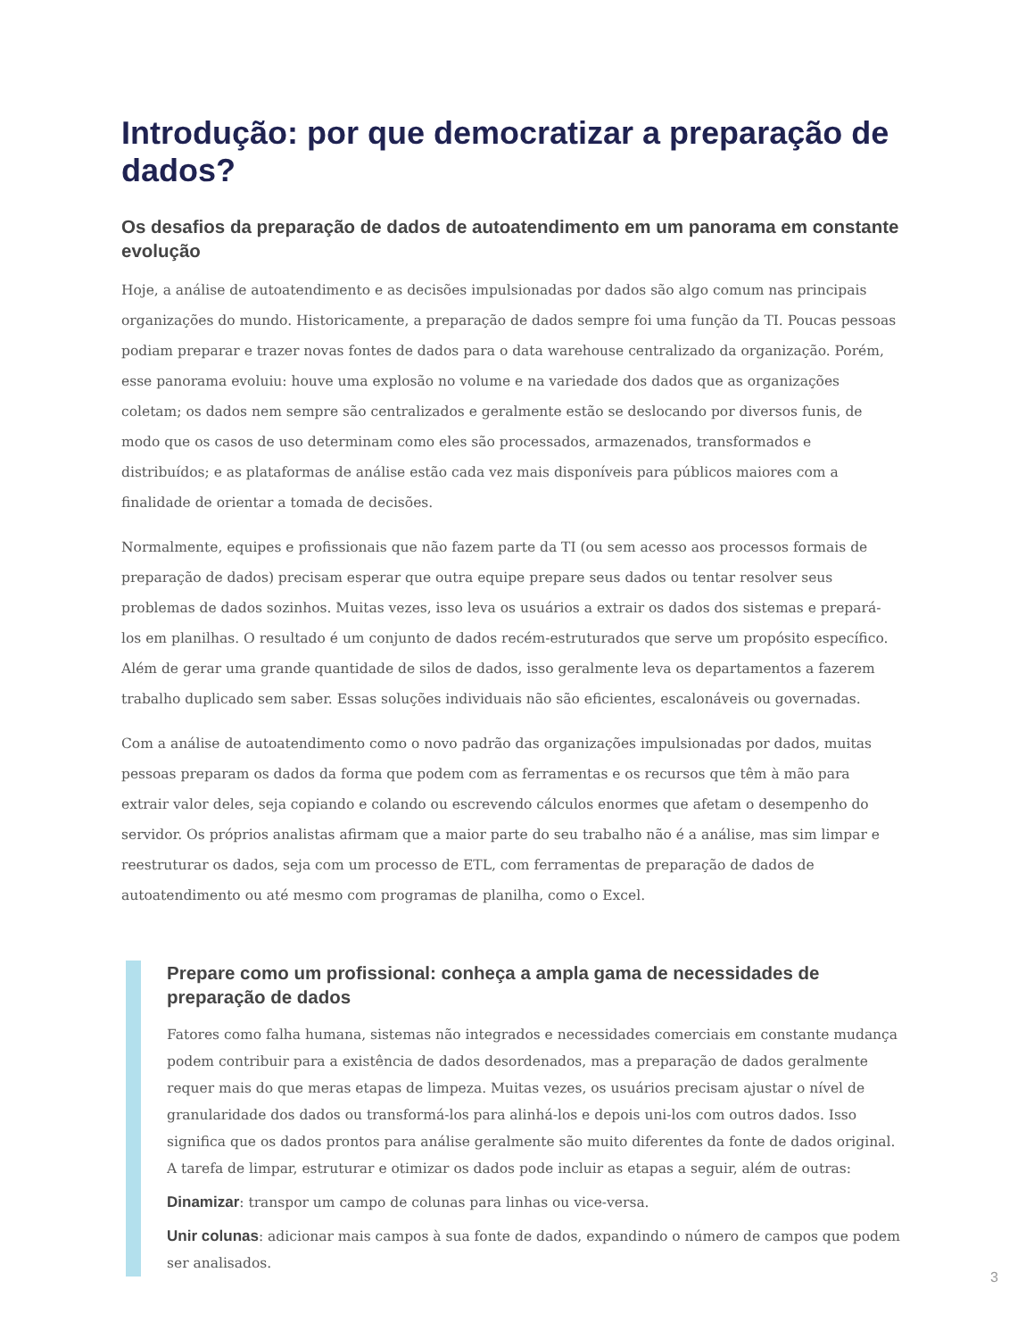Introdução: por que democratizar a preparação de dados?
Os desafios da preparação de dados de autoatendimento em um panorama em constante evolução
Hoje, a análise de autoatendimento e as decisões impulsionadas por dados são algo comum nas principais organizações do mundo. Historicamente, a preparação de dados sempre foi uma função da TI. Poucas pessoas podiam preparar e trazer novas fontes de dados para o data warehouse centralizado da organização. Porém, esse panorama evoluiu: houve uma explosão no volume e na variedade dos dados que as organizações coletam; os dados nem sempre são centralizados e geralmente estão se deslocando por diversos funis, de modo que os casos de uso determinam como eles são processados, armazenados, transformados e distribuídos; e as plataformas de análise estão cada vez mais disponíveis para públicos maiores com a finalidade de orientar a tomada de decisões.
Normalmente, equipes e profissionais que não fazem parte da TI (ou sem acesso aos processos formais de preparação de dados) precisam esperar que outra equipe prepare seus dados ou tentar resolver seus problemas de dados sozinhos. Muitas vezes, isso leva os usuários a extrair os dados dos sistemas e prepará-los em planilhas. O resultado é um conjunto de dados recém-estruturados que serve um propósito específico. Além de gerar uma grande quantidade de silos de dados, isso geralmente leva os departamentos a fazerem trabalho duplicado sem saber. Essas soluções individuais não são eficientes, escalonáveis ou governadas.
Com a análise de autoatendimento como o novo padrão das organizações impulsionadas por dados, muitas pessoas preparam os dados da forma que podem com as ferramentas e os recursos que têm à mão para extrair valor deles, seja copiando e colando ou escrevendo cálculos enormes que afetam o desempenho do servidor. Os próprios analistas afirmam que a maior parte do seu trabalho não é a análise, mas sim limpar e reestruturar os dados, seja com um processo de ETL, com ferramentas de preparação de dados de autoatendimento ou até mesmo com programas de planilha, como o Excel.
Prepare como um profissional: conheça a ampla gama de necessidades de preparação de dados
Fatores como falha humana, sistemas não integrados e necessidades comerciais em constante mudança podem contribuir para a existência de dados desordenados, mas a preparação de dados geralmente requer mais do que meras etapas de limpeza. Muitas vezes, os usuários precisam ajustar o nível de granularidade dos dados ou transformá-los para alinhá-los e depois uni-los com outros dados. Isso significa que os dados prontos para análise geralmente são muito diferentes da fonte de dados original. A tarefa de limpar, estruturar e otimizar os dados pode incluir as etapas a seguir, além de outras:
Dinamizar: transpor um campo de colunas para linhas ou vice-versa.
Unir colunas: adicionar mais campos à sua fonte de dados, expandindo o número de campos que podem ser analisados.
3